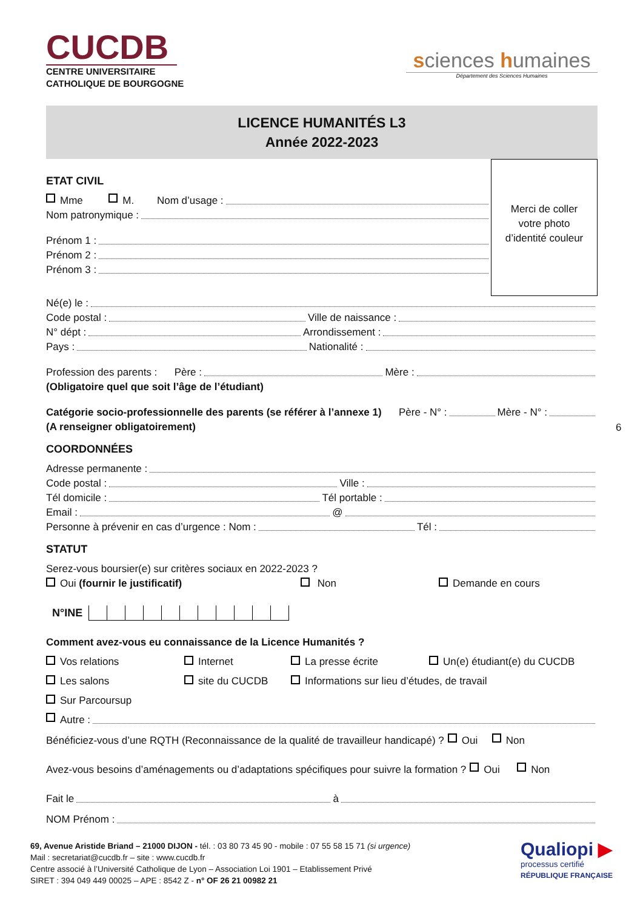CUCDB
CENTRE UNIVERSITAIRE
CATHOLIQUE DE BOURGOGNE
sciences humaines
Département des Sciences Humaines
LICENCE HUMANITÉS L3
Année 2022-2023
Merci de coller
votre photo
d’identité couleur
ETAT CIVIL
Mme M. Nom d’usage :
Nom patronymique :
Prénom 1 :
Prénom 2 :
Prénom 3 :
Né(e) le :
Code postal : Ville de naissance :
N° dépt : Arrondissement :
Pays : Nationalité :
Profession des parents : Père : Mère :
(Obligatoire quel que soit l’âge de l’étudiant)
Catégorie socio-professionnelle des parents (se référer à l’annexe 1) Père - N° : Mère - N° :
(A renseigner obligatoirement)
COORDONNÉES
Adresse permanente :
Code postal : Ville :
Tél domicile : Tél portable :
Email : @
Personne à prévenir en cas d’urgence : Nom : Tél :
STATUT
Serez-vous boursier(e) sur critères sociaux en 2022-2023 ?
Oui (fournir le justificatif) Non Demande en cours
N°INE
Comment avez-vous eu connaissance de la Licence Humanités ?
Vos relations
Internet
La presse écrite
Un(e) étudiant(e) du CUCDB
Les salons
site du CUCDB
Informations sur lieu d’études, de travail
Sur Parcoursup
Autre :
Bénéficiez-vous d’une RQTH (Reconnaissance de la qualité de travailleur handicapé) ? Oui Non
Avez-vous besoins d’aménagements ou d’adaptations spécifiques pour suivre la formation ? Oui Non
Fait le à
NOM Prénom :
69, Avenue Aristide Briand – 21000 DIJON - tél. : 03 80 73 45 90 - mobile : 07 55 58 15 71 (si urgence)
Mail : secretariat@cucdb.fr – site : www.cucdb.fr
Centre associé à l’Université Catholique de Lyon – Association Loi 1901 – Etablissement Privé
SIRET : 394 049 449 00025 – APE : 8542 Z - n° OF 26 21 00982 21
Qualiopi ▶
processus certifié
RÉPUBLIQUE FRANÇAISE
6